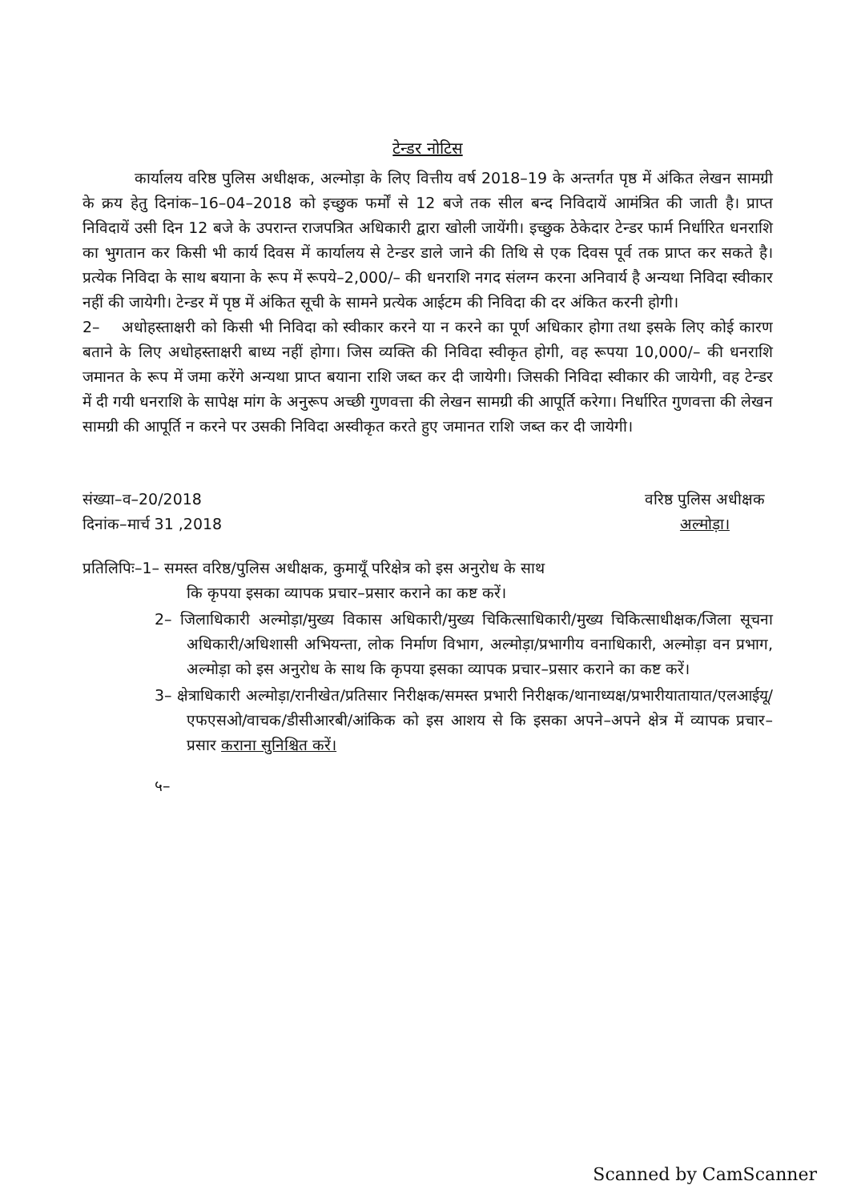टेन्डर नोटिस
कार्यालय वरिष्ठ पुलिस अधीक्षक, अल्मोड़ा के लिए वित्तीय वर्ष 2018–19 के अन्तर्गत पृष्ठ में अंकित लेखन सामग्री के क्रय हेतु दिनांक–16–04–2018 को इच्छुक फर्मों से 12 बजे तक सील बन्द निविदायें आमंत्रित की जाती है। प्राप्त निविदायें उसी दिन 12 बजे के उपरान्त राजपत्रित अधिकारी द्वारा खोली जायेंगी। इच्छुक ठेकेदार टेन्डर फार्म निर्धारित धनराशि का भुगतान कर किसी भी कार्य दिवस में कार्यालय से टेन्डर डाले जाने की तिथि से एक दिवस पूर्व तक प्राप्त कर सकते है। प्रत्येक निविदा के साथ बयाना के रूप में रूपये–2,000/– की धनराशि नगद संलग्न करना अनिवार्य है अन्यथा निविदा स्वीकार नहीं की जायेगी। टेन्डर में पृष्ठ में अंकित सूची के सामने प्रत्येक आईटम की निविदा की दर अंकित करनी होगी।
2– अधोहस्ताक्षरी को किसी भी निविदा को स्वीकार करने या न करने का पूर्ण अधिकार होगा तथा इसके लिए कोई कारण बताने के लिए अधोहस्ताक्षरी बाध्य नहीं होगा। जिस व्यक्ति की निविदा स्वीकृत होगी, वह रूपया 10,000/– की धनराशि जमानत के रूप में जमा करेंगे अन्यथा प्राप्त बयाना राशि जब्त कर दी जायेगी। जिसकी निविदा स्वीकार की जायेगी, वह टेन्डर में दी गयी धनराशि के सापेक्ष मांग के अनुरूप अच्छी गुणवत्ता की लेखन सामग्री की आपूर्ति करेगा। निर्धारित गुणवत्ता की लेखन सामग्री की आपूर्ति न करने पर उसकी निविदा अस्वीकृत करते हुए जमानत राशि जब्त कर दी जायेगी।
संख्या–व–20/2018
दिनांक–मार्च 31 ,2018
वरिष्ठ पुलिस अधीक्षक
अल्मोड़ा।
प्रतिलिपिः–1– समस्त वरिष्ठ/पुलिस अधीक्षक, कुमायूँ परिक्षेत्र को इस अनुरोध के साथ
कि कृपया इसका व्यापक प्रचार–प्रसार कराने का कष्ट करें।
2– जिलाधिकारी अल्मोड़ा/मुख्य विकास अधिकारी/मुख्य चिकित्साधिकारी/मुख्य चिकित्साधीक्षक/जिला सूचना अधिकारी/अधिशासी अभियन्ता, लोक निर्माण विभाग, अल्मोड़ा/प्रभागीय वनाधिकारी, अल्मोड़ा वन प्रभाग, अल्मोड़ा को इस अनुरोध के साथ कि कृपया इसका व्यापक प्रचार–प्रसार कराने का कष्ट करें।
3– क्षेत्राधिकारी अल्मोड़ा/रानीखेत/प्रतिसार निरीक्षक/समस्त प्रभारी निरीक्षक/थानाध्यक्ष/प्रभारीयातायात/एलआईयू/एफएसओ/वाचक/डीसीआरबी/आंकिक को इस आशय से कि इसका अपने–अपने क्षेत्र में व्यापक प्रचार–प्रसार कराना सुनिश्चित करें।
५–
Scanned by CamScanner